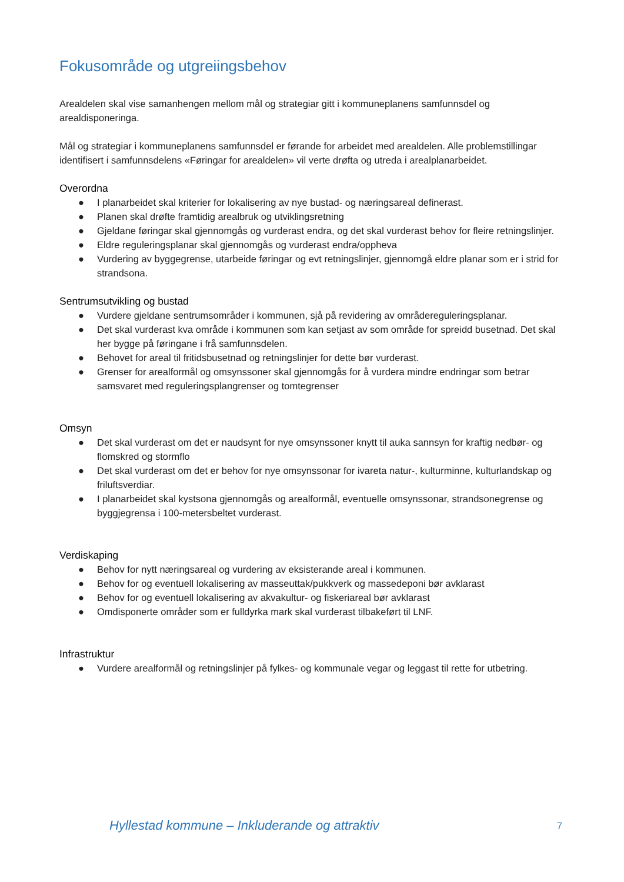Fokusområde og utgreiingsbehov
Arealdelen skal vise samanhengen mellom mål og strategiar gitt i kommuneplanens samfunnsdel og arealdisponeringa.
Mål og strategiar i kommuneplanens samfunnsdel er førande for arbeidet med arealdelen. Alle problemstillingar identifisert i samfunnsdelens «Føringar for arealdelen» vil verte drøfta og utreda i arealplanarbeidet.
Overordna
● I planarbeidet skal kriterier for lokalisering av nye bustad- og næringsareal definerast.
● Planen skal drøfte framtidig arealbruk og utviklingsretning
● Gjeldane føringar skal gjennomgås og vurderast endra, og det skal vurderast behov for fleire retningslinjer.
● Eldre reguleringsplanar skal gjennomgås og vurderast endra/oppheva
● Vurdering av byggegrense, utarbeide føringar og evt retningslinjer, gjennomgå eldre planar som er i strid for strandsona.
Sentrumsutvikling og bustad
● Vurdere gjeldane sentrumsområder i kommunen, sjå på revidering av områdereguleringsplanar.
● Det skal vurderast kva område i kommunen som kan setjast av som område for spreidd busetnad. Det skal her bygge på føringane i frå samfunnsdelen.
● Behovet for areal til fritidsbusetnad og retningslinjer for dette bør vurderast.
● Grenser for arealformål og omsynssoner skal gjennomgås for å vurdera mindre endringar som betrar samsvaret med reguleringsplangrenser og tomtegrenser
Omsyn
● Det skal vurderast om det er naudsynt for nye omsynssoner knytt til auka sannsyn for kraftig nedbør- og flomskred og stormflo
● Det skal vurderast om det er behov for nye omsynssonar for ivareta natur-, kulturminne, kulturlandskap og friluftsverdiar.
● I planarbeidet skal kystsona gjennomgås og arealformål, eventuelle omsynssonar, strandsonegrense og byggjegrensa i 100-metersbeltet vurderast.
Verdiskaping
● Behov for nytt næringsareal og vurdering av eksisterande areal i kommunen.
● Behov for og eventuell lokalisering av masseuttak/pukkverk og massedeponi bør avklarast
● Behov for og eventuell lokalisering av akvakultur- og fiskeriareal bør avklarast
● Omdisponerte områder som er fulldyrka mark skal vurderast tilbakeført til LNF.
Infrastruktur
● Vurdere arealformål og retningslinjer på fylkes- og kommunale vegar og leggast til rette for utbetring.
Hyllestad kommune – Inkluderande og attraktiv 7